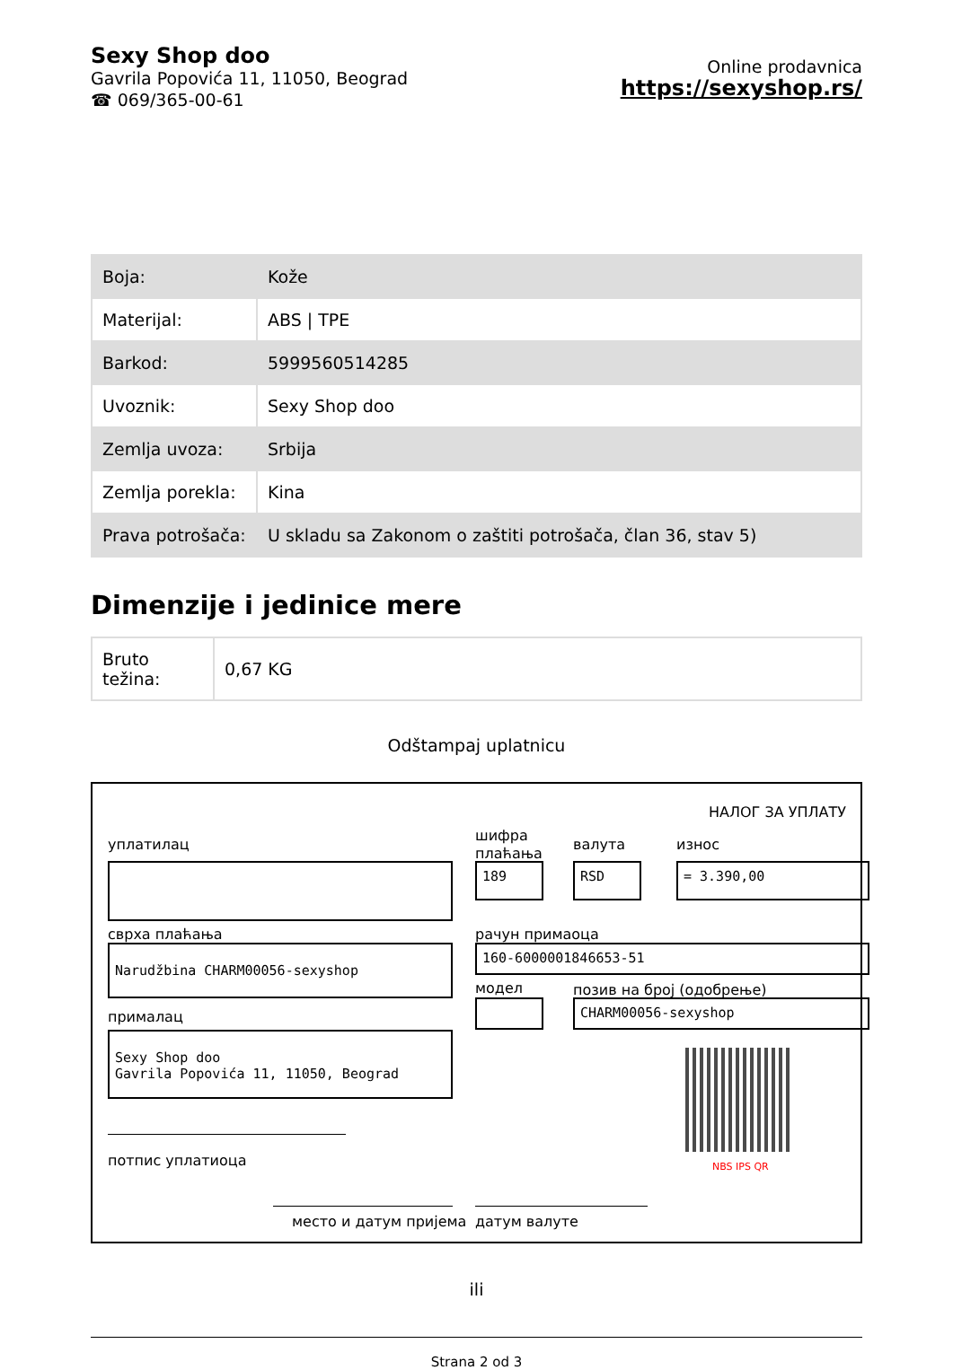Sexy Shop doo
Gavrila Popovića 11, 11050, Beograd
☎ 069/365-00-61
Online prodavnica
https://sexyshop.rs/
| Boja: | Kože |
| Materijal: | ABS / TPE |
| Barkod: | 5999560514285 |
| Uvoznik: | Sexy Shop doo |
| Zemlja uvoza: | Srbija |
| Zemlja porekla: | Kina |
| Prava potrošača: | U skladu sa Zakonom o zaštiti potrošača, član 36, stav 5) |
Dimenzije i jedinice mere
| Bruto težina: | 0,67 KG |
Odštampaj uplatnicu
НАЛОГ ЗА УПЛАТУ
уплатилац
шифра
плаћања
валута износ
189 RSD = 3.390,00
сврха плаћања рачун примаоца
Narudžbina CHARM00056-sexyshop 160-6000001846653-51
модел позив на број (одобрење)
CHARM00056-sexyshop
прималац
Sexy Shop doo
Gavrila Popovića 11, 11050, Beograd
NBS IPS QR
потпис уплатиоца
место и датум пријема датум валуте
ili
Strana 2 od 3